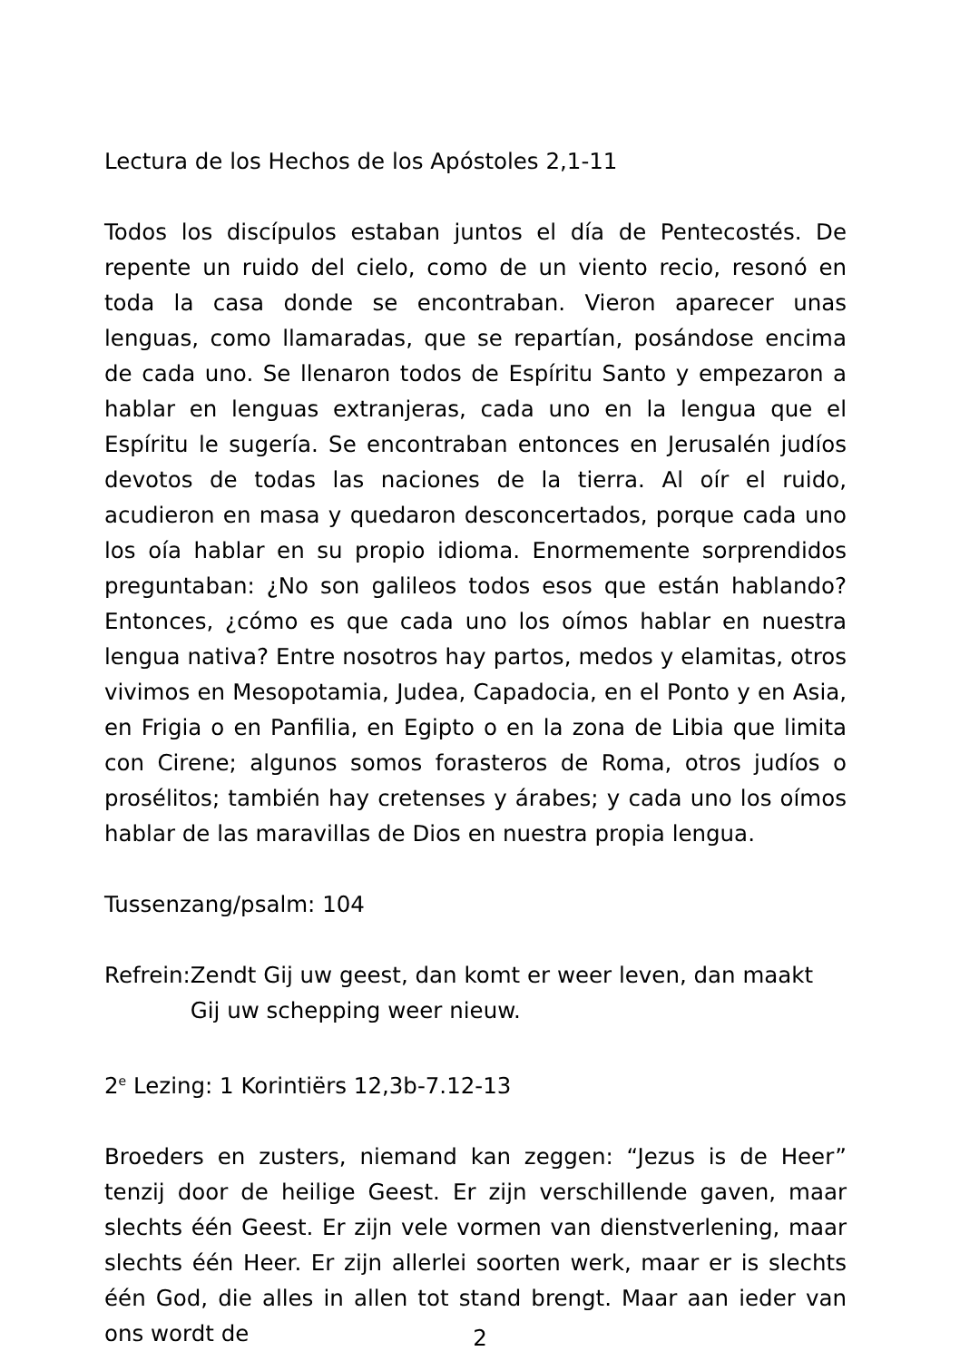Lectura de los Hechos de los Apóstoles 2,1-11
Todos los discípulos estaban juntos el día de Pentecostés. De repente un ruido del cielo, como de un viento recio, resonó en toda la casa donde se encontraban. Vieron aparecer unas lenguas, como llamaradas, que se repartían, posándose encima de cada uno. Se llenaron todos de Espíritu Santo y empezaron a hablar en lenguas extranjeras, cada uno en la lengua que el Espíritu le sugería. Se encontraban entonces en Jerusalén judíos devotos de todas las naciones de la tierra. Al oír el ruido, acudieron en masa y quedaron desconcertados, porque cada uno los oía hablar en su propio idioma. Enormemente sorprendidos preguntaban: ¿No son galileos todos esos que están hablando? Entonces, ¿cómo es que cada uno los oímos hablar en nuestra lengua nativa? Entre nosotros hay partos, medos y elamitas, otros vivimos en Mesopotamia, Judea, Capadocia, en el Ponto y en Asia, en Frigia o en Panfilia, en Egipto o en la zona de Libia que limita con Cirene; algunos somos forasteros de Roma, otros judíos o prosélitos; también hay cretenses y árabes; y cada uno los oímos hablar de las maravillas de Dios en nuestra propia lengua.
Tussenzang/psalm: 104
Refrein: Zendt Gij uw geest, dan komt er weer leven, dan maakt Gij uw schepping weer nieuw.
2<sup>e</sup> Lezing: 1 Korintiërs 12,3b-7.12-13
Broeders en zusters, niemand kan zeggen: “Jezus is de Heer” tenzij door de heilige Geest. Er zijn verschillende gaven, maar slechts één Geest. Er zijn vele vormen van dienstverlening, maar slechts één Heer. Er zijn allerlei soorten werk, maar er is slechts één God, die alles in allen tot stand brengt. Maar aan ieder van ons wordt de
2